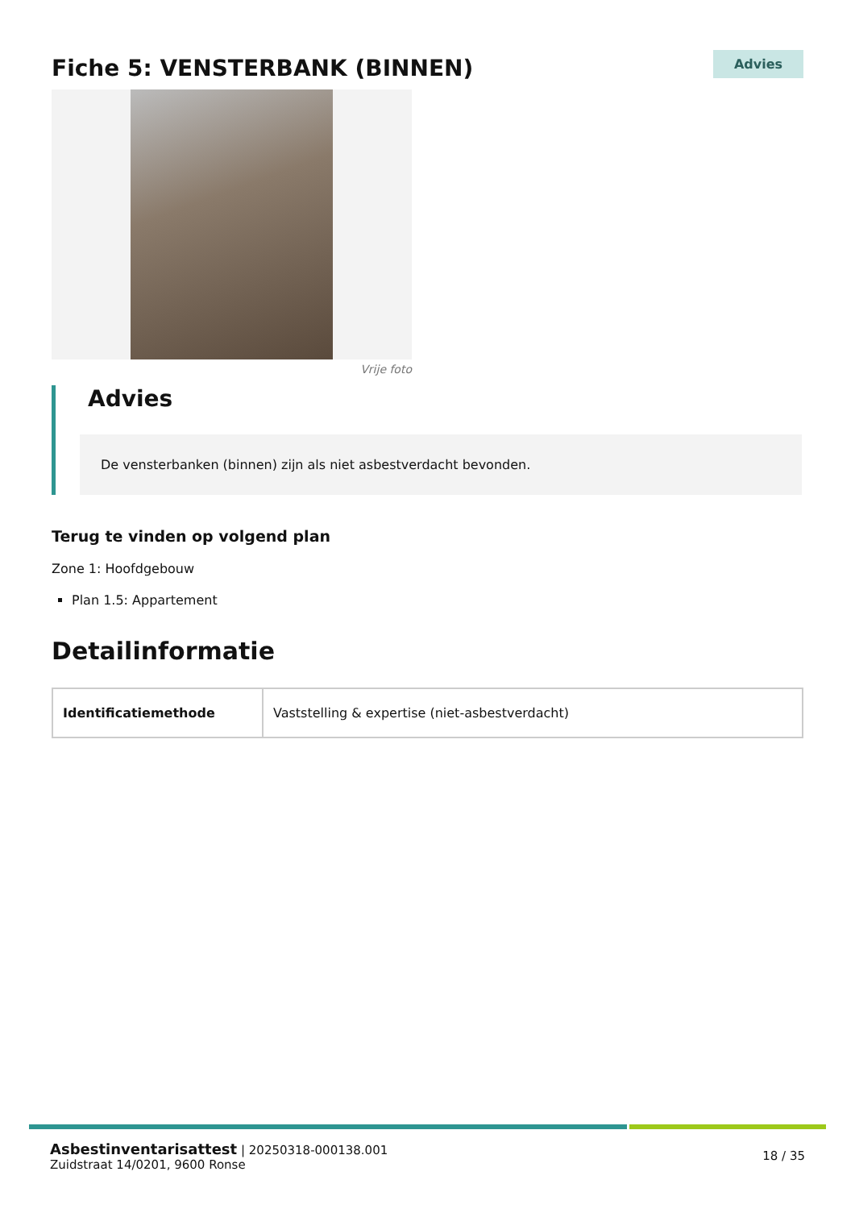Fiche 5: VENSTERBANK (BINNEN)
Advies
Vrije foto
Advies
De vensterbanken (binnen) zijn als niet asbestverdacht bevonden.
Terug te vinden op volgend plan
Zone 1: Hoofdgebouw
Plan 1.5: Appartement
Detailinformatie
| Identificatiemethode | Vaststelling & expertise (niet-asbestverdacht) |
Asbestinventarisattest | 20250318-000138.001
Zuidstraat 14/0201, 9600 Ronse
18 / 35